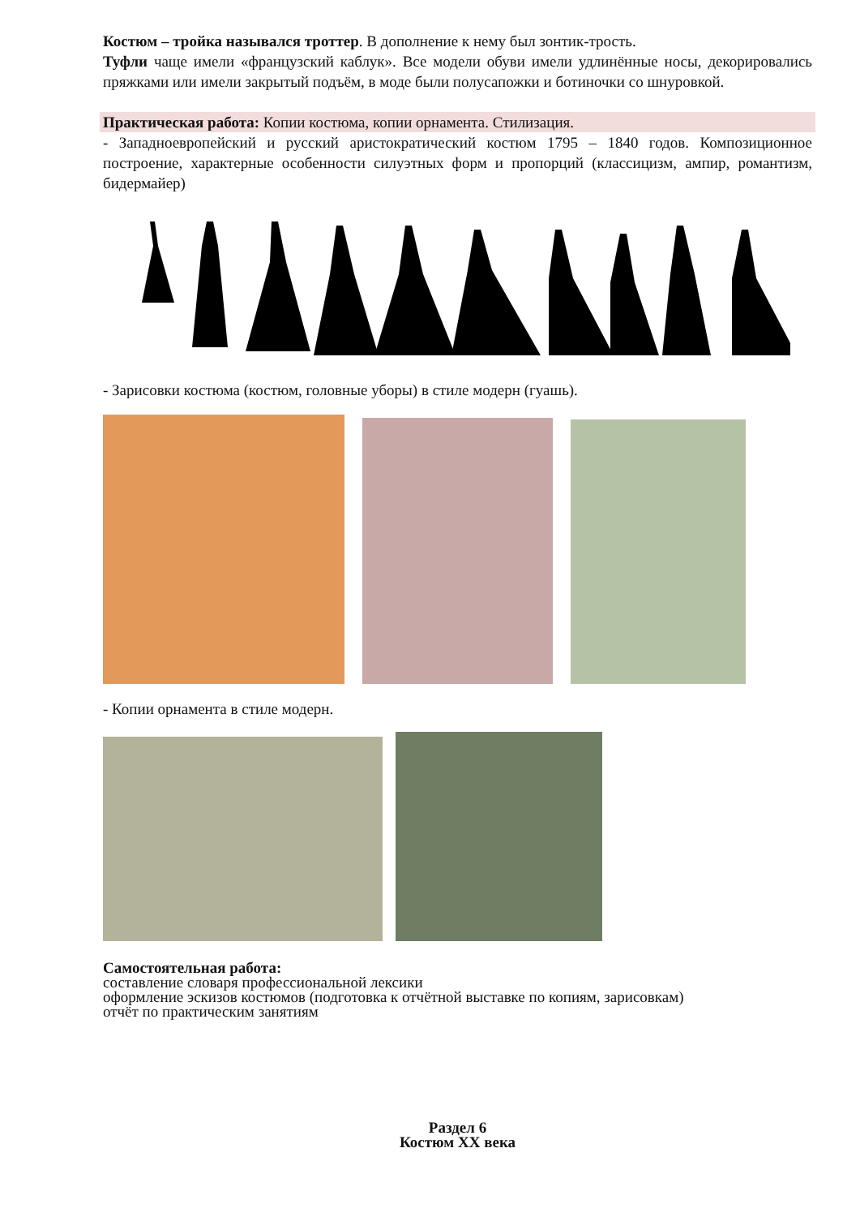Костюм – тройка назывался троттер. В дополнение к нему был зонтик-трость.
Туфли чаще имели «французский каблук». Все модели обуви имели удлинённые носы, декорировались пряжками или имели закрытый подъём, в моде были полусапожки и ботиночки со шнуровкой.
Практическая работа: Копии костюма, копии орнамента. Стилизация.
- Западноевропейский и русский аристократический костюм 1795 – 1840 годов. Композиционное построение, характерные особенности силуэтных форм и пропорций (классицизм, ампир, романтизм, бидермайер)
- Зарисовки костюма (костюм, головные уборы) в стиле модерн (гуашь).
- Копии орнамента в стиле модерн.
Самостоятельная работа:
составление словаря профессиональной лексики
оформление эскизов костюмов (подготовка к отчётной выставке по копиям, зарисовкам)
отчёт по практическим занятиям
Раздел 6
Костюм XX века